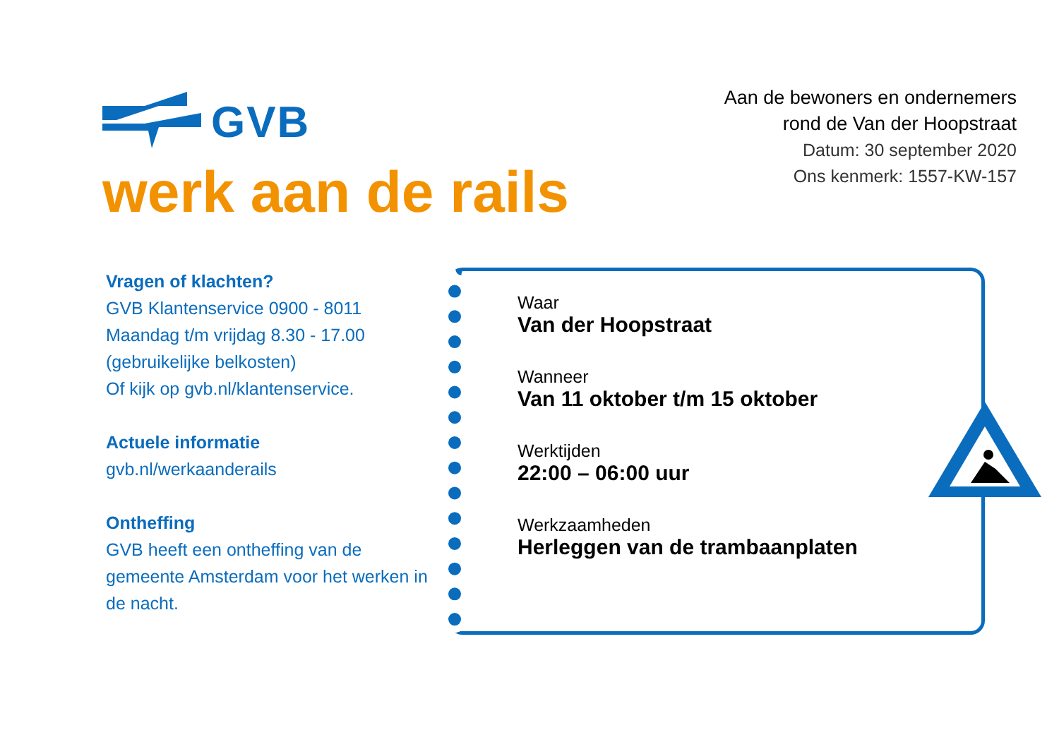GVB
werk aan de rails
Aan de bewoners en ondernemers
rond de Van der Hoopstraat
Datum: 30 september 2020
Ons kenmerk: 1557-KW-157
Vragen of klachten?
GVB Klantenservice 0900 - 8011
Maandag t/m vrijdag 8.30 - 17.00
(gebruikelijke belkosten)
Of kijk op gvb.nl/klantenservice.
Actuele informatie
gvb.nl/werkaanderails
Ontheffing
GVB heeft een ontheffing van de gemeente Amsterdam voor het werken in de nacht.
Waar
Van der Hoopstraat
Wanneer
Van 11 oktober t/m 15 oktober
Werktijden
22:00 – 06:00 uur
Werkzaamheden
Herleggen van de trambaanplaten